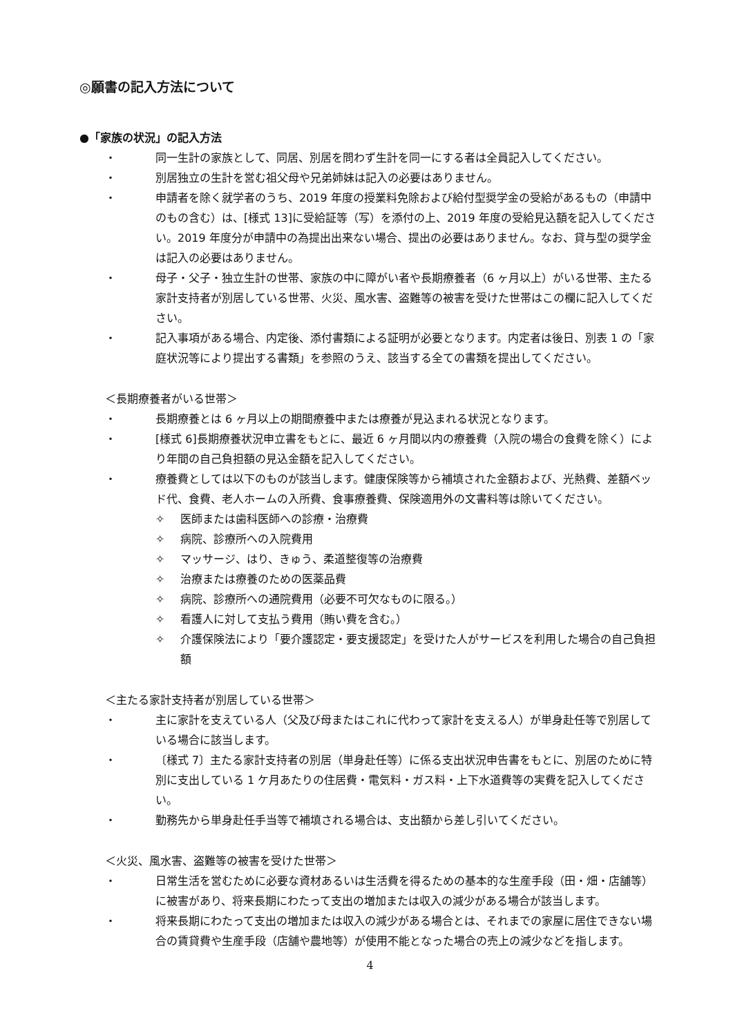◎願書の記入方法について
●「家族の状況」の記入方法
・ 同一生計の家族として、同居、別居を問わず生計を同一にする者は全員記入してください。
・ 別居独立の生計を営む祖父母や兄弟姉妹は記入の必要はありません。
・ 申請者を除く就学者のうち、2019 年度の授業料免除および給付型奨学金の受給があるもの（申請中のもの含む）は、[様式 13]に受給証等（写）を添付の上、2019 年度の受給見込額を記入してください。2019 年度分が申請中の為提出出来ない場合、提出の必要はありません。なお、貸与型の奨学金は記入の必要はありません。
・ 母子・父子・独立生計の世帯、家族の中に障がい者や長期療養者（6 ヶ月以上）がいる世帯、主たる家計支持者が別居している世帯、火災、風水害、盗難等の被害を受けた世帯はこの欄に記入してください。
・ 記入事項がある場合、内定後、添付書類による証明が必要となります。内定者は後日、別表 1 の「家庭状況等により提出する書類」を参照のうえ、該当する全ての書類を提出してください。
＜長期療養者がいる世帯＞
・ 長期療養とは 6 ヶ月以上の期間療養中または療養が見込まれる状況となります。
・ [様式 6]長期療養状況申立書をもとに、最近 6 ヶ月間以内の療養費（入院の場合の食費を除く）により年間の自己負担額の見込金額を記入してください。
・ 療養費としては以下のものが該当します。健康保険等から補填された金額および、光熱費、差額ベッド代、食費、老人ホームの入所費、食事療養費、保険適用外の文書料等は除いてください。
✧ 医師または歯科医師への診療・治療費
✧ 病院、診療所への入院費用
✧ マッサージ、はり、きゅう、柔道整復等の治療費
✧ 治療または療養のための医薬品費
✧ 病院、診療所への通院費用（必要不可欠なものに限る。）
✧ 看護人に対して支払う費用（賄い費を含む。）
✧ 介護保険法により「要介護認定・要支援認定」を受けた人がサービスを利用した場合の自己負担額
＜主たる家計支持者が別居している世帯＞
・ 主に家計を支えている人（父及び母またはこれに代わって家計を支える人）が単身赴任等で別居している場合に該当します。
・ 〔様式 7〕主たる家計支持者の別居（単身赴任等）に係る支出状況申告書をもとに、別居のために特別に支出している 1 ケ月あたりの住居費・電気料・ガス料・上下水道費等の実費を記入してください。
・ 勤務先から単身赴任手当等で補填される場合は、支出額から差し引いてください。
＜火災、風水害、盗難等の被害を受けた世帯＞
・ 日常生活を営むために必要な資材あるいは生活費を得るための基本的な生産手段（田・畑・店舗等）に被害があり、将来長期にわたって支出の増加または収入の減少がある場合が該当します。
・ 将来長期にわたって支出の増加または収入の減少がある場合とは、それまでの家屋に居住できない場合の賃貸費や生産手段（店舗や農地等）が使用不能となった場合の売上の減少などを指します。
4